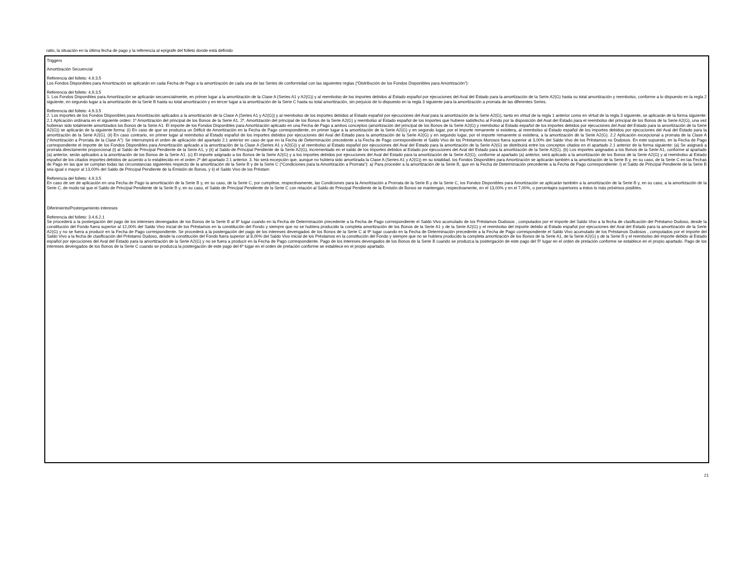ratio, la situación en la última fecha de pago y la referencia al epígrafe del folleto donde está definido
Triggers
Amortización Secuencial
Referencia del folleto: 4.9.3.5
Los Fondos Disponibles para Amortización se aplicarán en cada Fecha de Pago a la amortización de cada una de las Series de conformidad con las siguientes reglas (“Distribución de los Fondos Disponibles para Amortización”):
Referencia del folleto: 4.9.3.5
1. Los Fondos Disponibles para Amortización se aplicarán secuencialmente, en primer lugar a la amortización de la Clase A (Series A1 y A2(G)) y al reembolso de los importes debidos al Estado español por ejecuciones del Aval del Estado para la amortización de la Serie A2(G) hasta su total amortización y reembolso, conforme a lo dispuesto en la regla 2 siguiente, en segundo lugar a la amortización de la Serie B hasta su total amortización y en tercer lugar a la amortización de la Serie C hasta su total amortización, sin perjuicio de lo dispuesto en la regla 3 siguiente para la amortización a prorrata de las diferentes Series.
Referencia del folleto: 4.9.3.5
2. Los importes de los Fondos Disponibles para Amortización aplicados a la amortización de la Clase A (Series A1 y A2(G)) y al reembolso de los importes debidos al Estado español por ejecuciones del Aval para la amortización de la Serie A2(G), tanto en virtud de la regla 1 anterior como en virtud de la regla 3 siguiente, se aplicarán de la forma siguiente: 2.1 Aplicación ordinaria en el siguiente orden: 1º Amortización del principal de los Bonos de la Serie A1. 2º. Amortización del principal de los Bonos de la Serie A2(G) y reembolso al Estado español de los importes que hubiere satisfecho al Fondo por la disposición del Aval del Estado para el reembolso del principal de los Bonos de la Serie A2(G), una vez hubieran sido totalmente amortizados los Bonos de la Serie A1. El importe de los Fondos Disponibles para Amortización aplicado en una Fecha de Pago a ambos conceptos (amortización del principal de los Bonos de la Serie A2(G) y reembolso al Estado español de los importes debidos por ejecuciones del Aval del Estado para la amortización de la Serie A2(G)) se aplicarán de la siguiente forma: (i) En caso de que se produzca un Déficit de Amortización en la Fecha de Pago correspondiente, en primer lugar a la amortización de la Serie A2(G) y en segundo lugar, por el importe remanente si existiera, al reembolso al Estado español de los importes debidos por ejecuciones del Aval del Estado para la amortización de la Serie A2(G). (ii) En caso contrario, en primer lugar al reembolso al Estado español de los importes debidos por ejecuciones del Aval del Estado para la amortización de la Serie A2(G) y en segundo lugar, por el importe remanente si existiera, a la amortización de la Serie A2(G). 2.2 Aplicación excepcional a prorrata de la Clase A (“Amortización a Prorrata de la Clase A”): Se interrumpirá el orden de aplicación del apartado 2.1 anterior en caso de que en la Fecha de Determinación precedente a la Fecha de Pago correspondiente el Saldo Vivo de los Préstamos Morosos fuera superior al 3,00% del Saldo Vivo de los Préstamos no Dudosos. En este supuesto, en la Fecha de Pago correspondiente el importe de los Fondos Disponibles para Amortización aplicado a la amortización de la Clase A (Series A1 y A2(G)) y al reembolso al Estado español por ejecuciones del Aval del Estado para la amortización de la Serie A2(G) se distribuirá entre los conceptos citados en el apartado 2.1 anterior de la forma siguiente: (a) Se asignará a prorrata directamente proporcional (i) al Saldo de Principal Pendiente de la Serie A1, y (ii) al Saldo de Principal Pendiente de la Serie A2(G), incrementado en el saldo de los importes debidos al Estado por ejecuciones del Aval del Estado para la amortización de la Serie A2(G). (b) Los importes asignados a los Bonos de la Serie A1, conforme al apartado (a) anterior, serán aplicados a la amortización de los Bonos de la Serie A1. (c) El importe asignado a los Bonos de la Serie A2(G) y a los importes debidos por ejecuciones del Aval del Estado para la amortización de la Serie A2(G), conforme al apartado (a) anterior, será aplicado a la amortización de los Bonos de la Serie A2(G) y al reembolso al Estado español de los citados importes debidos de acuerdo a lo establecido en el orden 2º del apartado 2.1 anterior. 3. No será excepción que, aunque no hubiera sido amortizada la Clase A (Series A1 y A2(G)) en su totalidad, los Fondos Disponibles para Amortización se aplicarán también a la amortización de la Serie B y, en su caso, de la Serie C en las Fechas de Pago en las que se cumplan todas las circunstancias siguientes respecto de la amortización de la Serie B y de la Serie C (“Condiciones para la Amortización a Prorrata”): a) Para proceder a la amortización de la Serie B, que en la Fecha de Determinación precedente a la Fecha de Pago correspondiente: i) el Saldo de Principal Pendiente de la Serie B sea igual o mayor al 13,00% del Saldo de Principal Pendiente de la Emisión de Bonos, y ii) el Saldo Vivo de los Préstam
Referencia del folleto: 4.9.3.5
En caso de ser de aplicación en una Fecha de Pago la amortización de la Serie B y, en su caso, de la Serie C, por cumplirse, respectivamente, las Condiciones para la Amortización a Prorrata de la Serie B y de la Serie C, los Fondos Disponibles para Amortización se aplicarán también a la amortización de la Serie B y, en su caso, a la amortización de la Serie C, de modo tal que el Saldo de Principal Pendiente de la Serie B y, en su caso, el Saldo de Principal Pendiente de la Serie C con relación al Saldo de Principal Pendiente de la Emisión de Bonos se mantengan, respectivamente, en el 13,00% y en el 7,00%, o porcentajes superiores a éstos lo más próximos posibles.
Diferimiento/Postergamiento intereses
Referencia del folleto: 3.4.6.2.1
Se procederá a la postergación del pago de los intereses devengados de los Bonos de la Serie B al 8º lugar cuando en la Fecha de Determinación precedente a la Fecha de Pago correspondiente el Saldo Vivo acumulado de los Préstamos Dudosos , computados por el importe del Saldo Vivo a la fecha de clasificación del Préstamo Dudoso, desde la constitución del Fondo fuera superior al 12,00% del Saldo Vivo inicial de los Préstamos en la constitución del Fondo y siempre que no se hubiera producido la completa amortización de los Bonos de la Serie A1 y de la Serie A2(G) y el reembolso del importe debido al Estado español por ejecuciones del Aval del Estado para la amortización de la Serie A2(G) y no se fuera a producir en la Fecha de Pago correspondiente. Se procederá a la postergación del pago de los intereses devengados de los Bonos de la Serie C al 9º lugar cuando en la Fecha de Determinación precedente a la Fecha de Pago correspondiente el Saldo Vivo acumulado de los Préstamos Dudosos , computados por el importe del Saldo Vivo a la fecha de clasificación del Préstamo Dudoso, desde la constitución del Fondo fuera superior al 8,00% del Saldo Vivo inicial de los Préstamos en la constitución del Fondo y siempre que no se hubiera producido la completa amortización de los Bonos de la Serie A1, de la Serie A2(G) y de la Serie B y el reembolso del importe debido al Estado español por ejecuciones del Aval del Estado para la amortización de la Serie A2(G) y no se fuera a producir en la Fecha de Pago correspondiente. Pago de los intereses devengados de los Bonos de la Serie B cuando se produzca la postergación de este pago del 5º lugar en el orden de prelación conforme se establece en el propio apartado. Pago de los intereses devengados de los Bonos de la Serie C cuando se produzca la postergación de este pago del 6º lugar en el orden de prelación conforme se establece en el propio apartado.
21